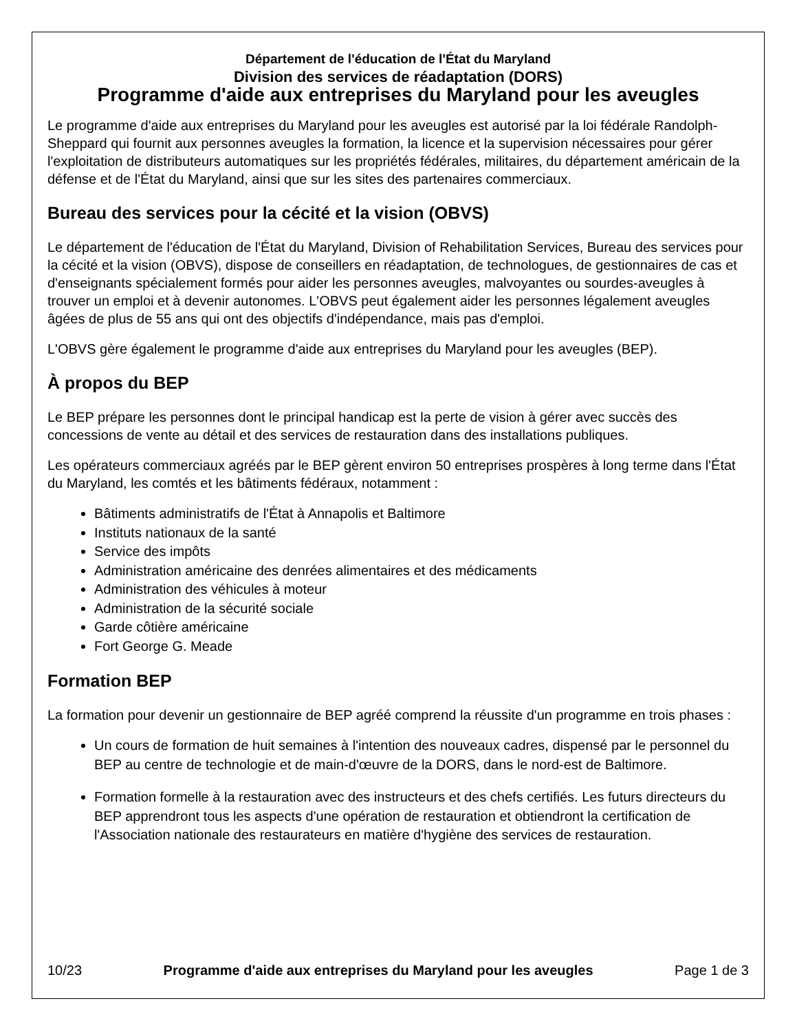Département de l'éducation de l'État du Maryland
Division des services de réadaptation (DORS)
Programme d'aide aux entreprises du Maryland pour les aveugles
Le programme d'aide aux entreprises du Maryland pour les aveugles est autorisé par la loi fédérale Randolph-Sheppard qui fournit aux personnes aveugles la formation, la licence et la supervision nécessaires pour gérer l'exploitation de distributeurs automatiques sur les propriétés fédérales, militaires, du département américain de la défense et de l'État du Maryland, ainsi que sur les sites des partenaires commerciaux.
Bureau des services pour la cécité et la vision (OBVS)
Le département de l'éducation de l'État du Maryland, Division of Rehabilitation Services, Bureau des services pour la cécité et la vision (OBVS), dispose de conseillers en réadaptation, de technologues, de gestionnaires de cas et d'enseignants spécialement formés pour aider les personnes aveugles, malvoyantes ou sourdes-aveugles à trouver un emploi et à devenir autonomes. L'OBVS peut également aider les personnes légalement aveugles âgées de plus de 55 ans qui ont des objectifs d'indépendance, mais pas d'emploi.
L'OBVS gère également le programme d'aide aux entreprises du Maryland pour les aveugles (BEP).
À propos du BEP
Le BEP prépare les personnes dont le principal handicap est la perte de vision à gérer avec succès des concessions de vente au détail et des services de restauration dans des installations publiques.
Les opérateurs commerciaux agréés par le BEP gèrent environ 50 entreprises prospères à long terme dans l'État du Maryland, les comtés et les bâtiments fédéraux, notamment :
Bâtiments administratifs de l'État à Annapolis et Baltimore
Instituts nationaux de la santé
Service des impôts
Administration américaine des denrées alimentaires et des médicaments
Administration des véhicules à moteur
Administration de la sécurité sociale
Garde côtière américaine
Fort George G. Meade
Formation BEP
La formation pour devenir un gestionnaire de BEP agréé comprend la réussite d'un programme en trois phases :
Un cours de formation de huit semaines à l'intention des nouveaux cadres, dispensé par le personnel du BEP au centre de technologie et de main-d'œuvre de la DORS, dans le nord-est de Baltimore.
Formation formelle à la restauration avec des instructeurs et des chefs certifiés. Les futurs directeurs du BEP apprendront tous les aspects d'une opération de restauration et obtiendront la certification de l'Association nationale des restaurateurs en matière d'hygiène des services de restauration.
10/23 Programme d'aide aux entreprises du Maryland pour les aveugles Page 1 de 3